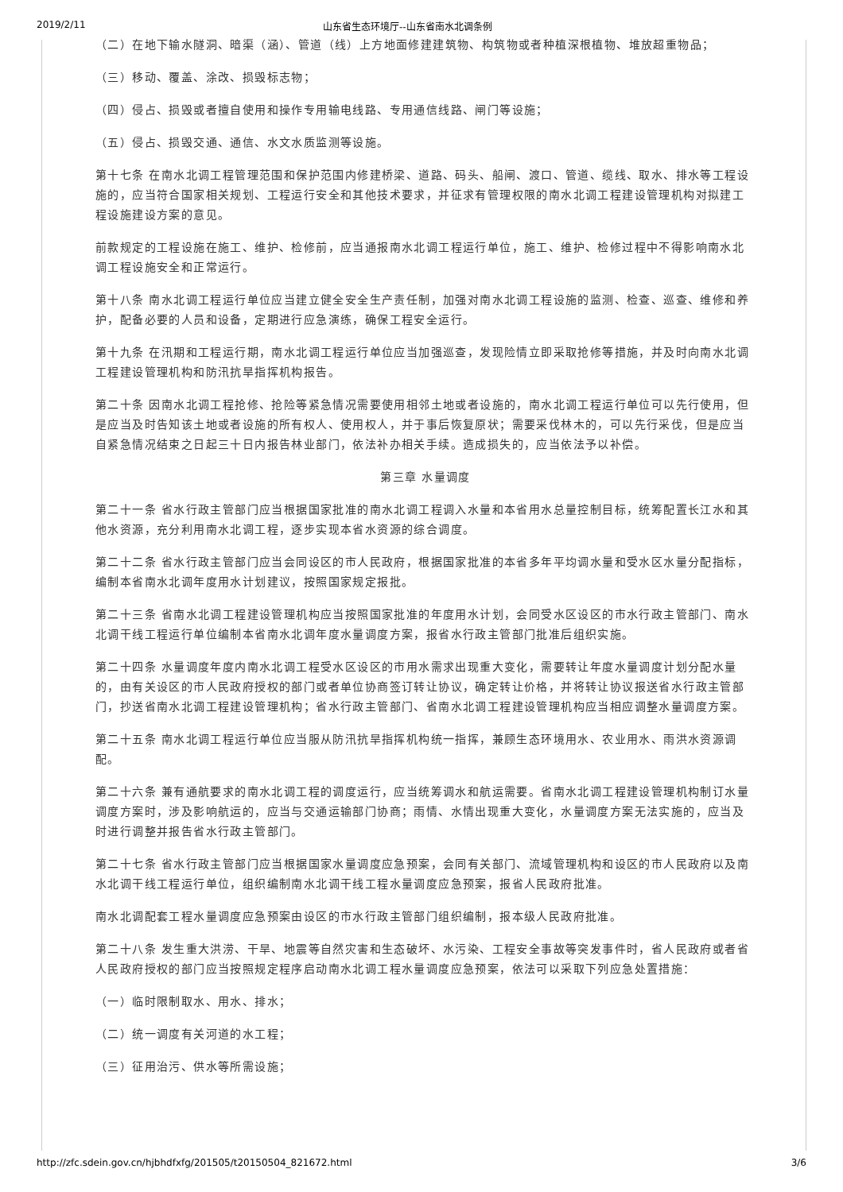2019/2/11 山东省生态环境厅--山东省南水北调条例
（二）在地下输水隧洞、暗渠（涵）、管道（线）上方地面修建建筑物、构筑物或者种植深根植物、堆放超重物品；
（三）移动、覆盖、涂改、损毁标志物；
（四）侵占、损毁或者擅自使用和操作专用输电线路、专用通信线路、闸门等设施；
（五）侵占、损毁交通、通信、水文水质监测等设施。
第十七条 在南水北调工程管理范围和保护范围内修建桥梁、道路、码头、船闸、渡口、管道、缆线、取水、排水等工程设施的，应当符合国家相关规划、工程运行安全和其他技术要求，并征求有管理权限的南水北调工程建设管理机构对拟建工程设施建设方案的意见。
前款规定的工程设施在施工、维护、检修前，应当通报南水北调工程运行单位，施工、维护、检修过程中不得影响南水北调工程设施安全和正常运行。
第十八条 南水北调工程运行单位应当建立健全安全生产责任制，加强对南水北调工程设施的监测、检查、巡查、维修和养护，配备必要的人员和设备，定期进行应急演练，确保工程安全运行。
第十九条 在汛期和工程运行期，南水北调工程运行单位应当加强巡查，发现险情立即采取抢修等措施，并及时向南水北调工程建设管理机构和防汛抗旱指挥机构报告。
第二十条 因南水北调工程抢修、抢险等紧急情况需要使用相邻土地或者设施的，南水北调工程运行单位可以先行使用，但是应当及时告知该土地或者设施的所有权人、使用权人，并于事后恢复原状；需要采伐林木的，可以先行采伐，但是应当自紧急情况结束之日起三十日内报告林业部门，依法补办相关手续。造成损失的，应当依法予以补偿。
第三章 水量调度
第二十一条 省水行政主管部门应当根据国家批准的南水北调工程调入水量和本省用水总量控制目标，统筹配置长江水和其他水资源，充分利用南水北调工程，逐步实现本省水资源的综合调度。
第二十二条 省水行政主管部门应当会同设区的市人民政府，根据国家批准的本省多年平均调水量和受水区水量分配指标，编制本省南水北调年度用水计划建议，按照国家规定报批。
第二十三条 省南水北调工程建设管理机构应当按照国家批准的年度用水计划，会同受水区设区的市水行政主管部门、南水北调干线工程运行单位编制本省南水北调年度水量调度方案，报省水行政主管部门批准后组织实施。
第二十四条 水量调度年度内南水北调工程受水区设区的市用水需求出现重大变化，需要转让年度水量调度计划分配水量的，由有关设区的市人民政府授权的部门或者单位协商签订转让协议，确定转让价格，并将转让协议报送省水行政主管部门，抄送省南水北调工程建设管理机构；省水行政主管部门、省南水北调工程建设管理机构应当相应调整水量调度方案。
第二十五条 南水北调工程运行单位应当服从防汛抗旱指挥机构统一指挥，兼顾生态环境用水、农业用水、雨洪水资源调配。
第二十六条 兼有通航要求的南水北调工程的调度运行，应当统筹调水和航运需要。省南水北调工程建设管理机构制订水量调度方案时，涉及影响航运的，应当与交通运输部门协商；雨情、水情出现重大变化，水量调度方案无法实施的，应当及时进行调整并报告省水行政主管部门。
第二十七条 省水行政主管部门应当根据国家水量调度应急预案，会同有关部门、流域管理机构和设区的市人民政府以及南水北调干线工程运行单位，组织编制南水北调干线工程水量调度应急预案，报省人民政府批准。
南水北调配套工程水量调度应急预案由设区的市水行政主管部门组织编制，报本级人民政府批准。
第二十八条 发生重大洪涝、干旱、地震等自然灾害和生态破坏、水污染、工程安全事故等突发事件时，省人民政府或者省人民政府授权的部门应当按照规定程序启动南水北调工程水量调度应急预案，依法可以采取下列应急处置措施：
（一）临时限制取水、用水、排水；
（二）统一调度有关河道的水工程；
（三）征用治污、供水等所需设施；
http://zfc.sdein.gov.cn/hjbhdfxfg/201505/t20150504_821672.html 3/6